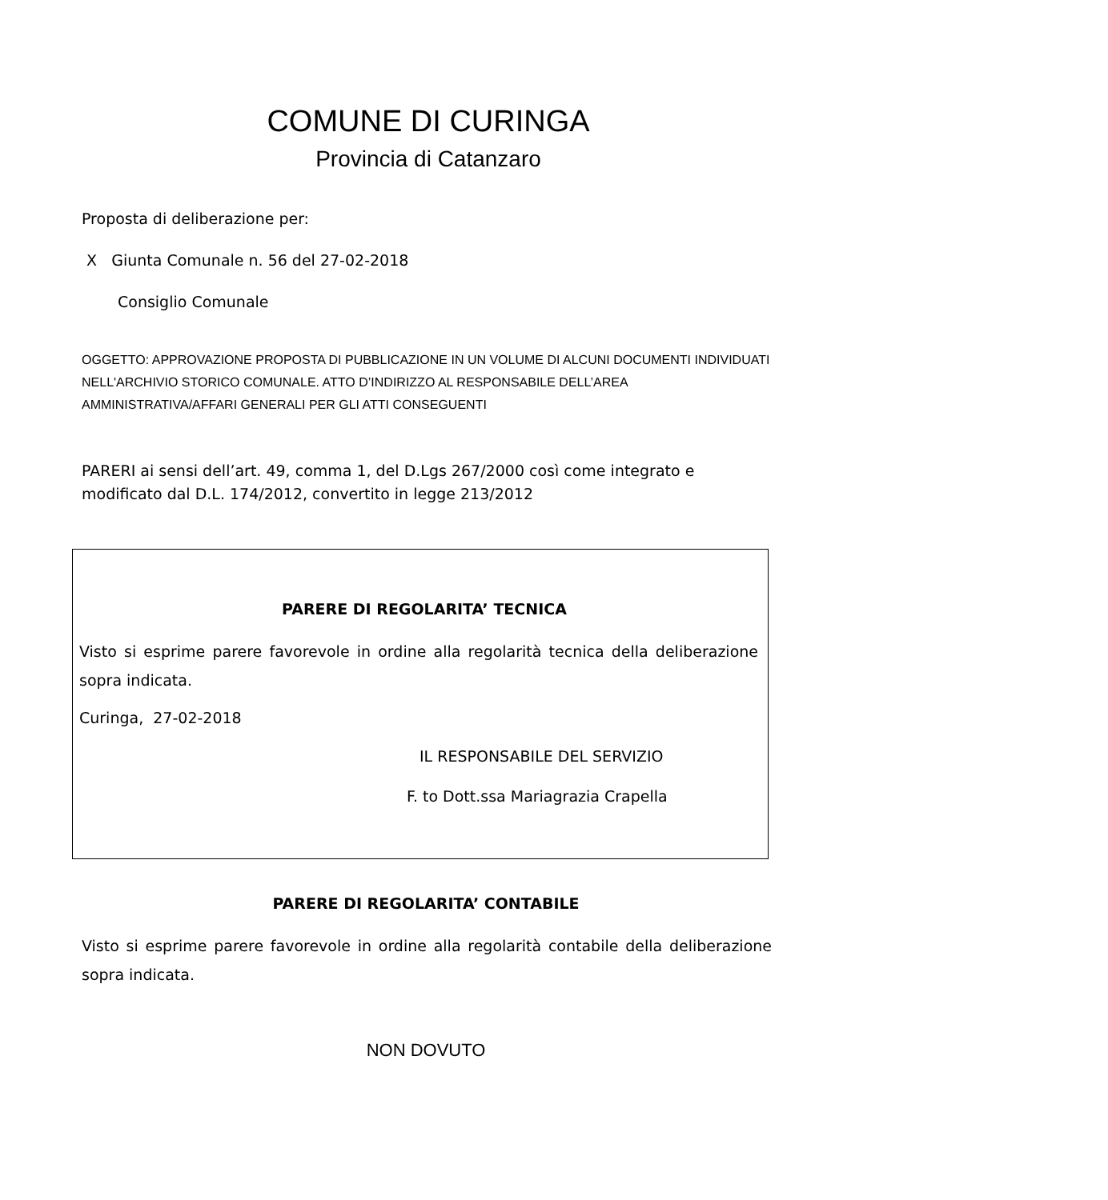COMUNE DI CURINGA
Provincia di Catanzaro
Proposta di deliberazione per:
X Giunta Comunale n. 56 del 27-02-2018
Consiglio Comunale
OGGETTO: APPROVAZIONE PROPOSTA DI PUBBLICAZIONE IN UN VOLUME DI ALCUNI DOCUMENTI INDIVIDUATI NELL'ARCHIVIO STORICO COMUNALE. ATTO D’INDIRIZZO AL RESPONSABILE DELL’AREA AMMINISTRATIVA/AFFARI GENERALI PER GLI ATTI CONSEGUENTI
PARERI ai sensi dell’art. 49, comma 1, del D.Lgs 267/2000 così come integrato e modificato dal D.L. 174/2012, convertito in legge 213/2012
PARERE DI REGOLARITA’ TECNICA
Visto si esprime parere favorevole in ordine alla regolarità tecnica della deliberazione sopra indicata.
Curinga, 27-02-2018
IL RESPONSABILE DEL SERVIZIO
F. to Dott.ssa Mariagrazia Crapella
PARERE DI REGOLARITA’ CONTABILE
Visto si esprime parere favorevole in ordine alla regolarità contabile della deliberazione sopra indicata.
NON DOVUTO